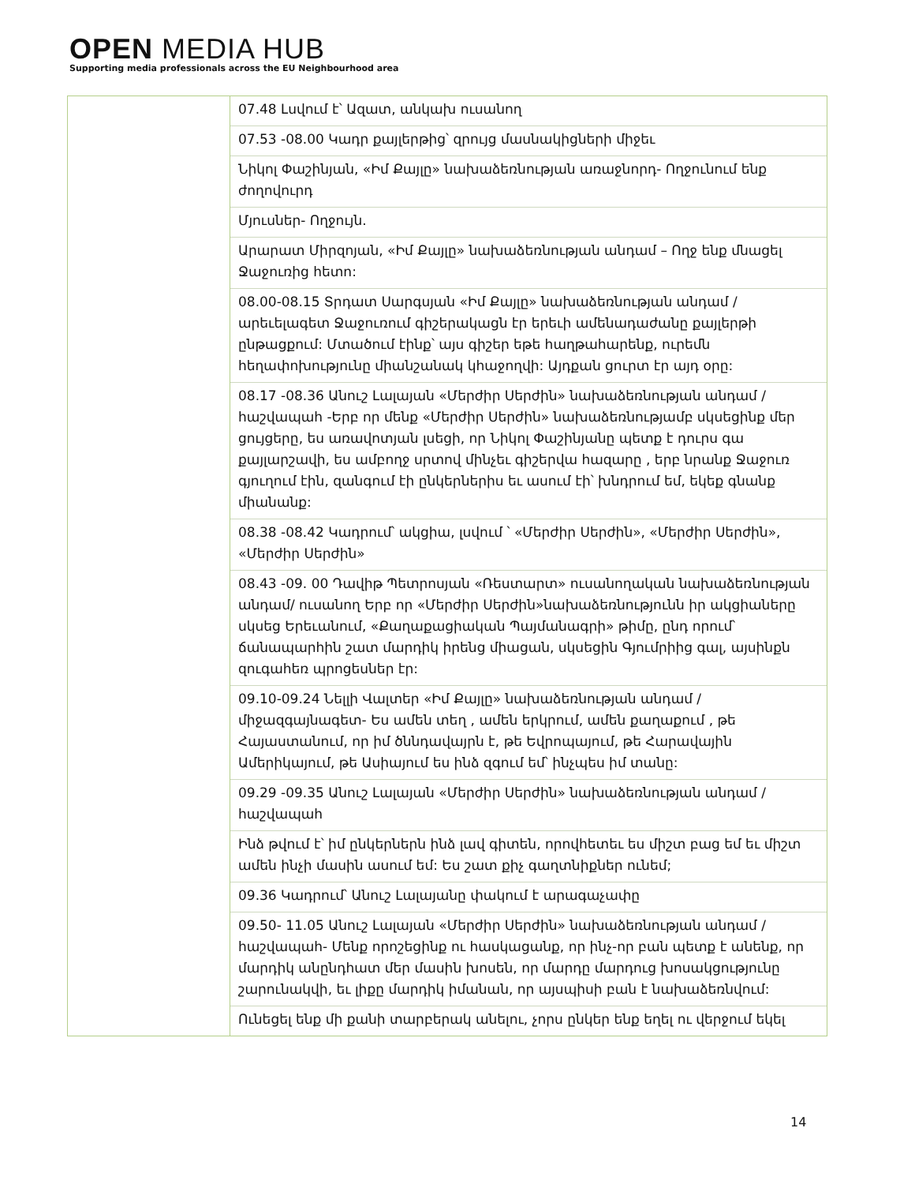OPEN MEDIA HUB
Supporting media professionals across the EU Neighbourhood area
| | 07.48 Լսվում է՝ Ազատ, անկախ ուսանող 07.53 -08.00 Կադր քայլերթից՝ զրույց մասնակիցների միջեւ Նիկոլ Փաշինյան, «Իմ Քայլը» նախաձեռնության առաջնորդ- Ողջունում ենք ժողովուրդ Մյուսներ- Ողջույն. Արարատ Միրզոյան, «Իմ Քայլը» նախաձեռնության անդամ – Ողջ ենք մնացել Ջաջուռից հետո: 08.00-08.15 Տրդատ Սարգսյան «Իմ Քայլը» նախաձեռնության անդամ / արեւելագետ Ջաջուռում գիշերակացն էր երեւի ամենադաժանը քայլերթի ընթացքում: Մտածում էինք՝ այս գիշեր եթե հաղթահարենք, ուրեմն հեղափոխությունը միանշանակ կհաջողվի: Այդքան ցուրտ էր այդ օրը: 08.17 -08.36 Անուշ Լալայան «Մերժիր Սերժին» նախաձեռնության անդամ / հաշվապահ -Երբ որ մենք «Մերժիր Սերժին» նախաձեռնությամբ սկսեցինք մեր ցույցերը, ես առավոտյան լսեցի, որ Նիկոլ Փաշինյանը պետք է դուրս գա քայլարշավի, ես ամբողջ սրտով մինչեւ գիշերվա հազարը , երբ նրանք Ջաջուռ գյուղում էին, զանգում էի ընկերներիս եւ ասում էի՝ խնդրում եմ, եկեք գնանք միանանք: 08.38 -08.42 Կադրում՝ ակցիա, լսվում ՝ «Մերժիր Սերժին», «Մերժիր Սերժին», «Մերժիր Սերժին» 08.43 -09. 00 Դավիթ Պետրոսյան «Ռեստարտ» ուսանողական նախաձեռնության անդամ/ ուսանող Երբ որ «Մերժիր Սերժին»նախաձեռնությունն իր ակցիաները սկսեց Երեւանում, «Քաղաքացիական Պայմանագրի» թիմը, ընդ որում՝ ճանապարհին շատ մարդիկ իրենց միացան, սկսեցին Գյումրիից գալ, այսինքն զուգահեռ պրոցեսներ էր: 09.10-09.24 Նելլի Վալտեր «Իմ Քայլը» նախաձեռնության անդամ / միջազգայնագետ- Ես ամեն տեղ , ամեն երկրում, ամեն քաղաքում , թե Հայաստանում, որ իմ ծննդավայրն է, թե Եվրոպայում, թե Հարավային Ամերիկայում, թե Ասիայում ես ինձ զգում եմ՝ ինչպես իմ տանը: 09.29 -09.35 Անուշ Լալայան «Մերժիր Սերժին» նախաձեռնության անդամ / հաշվապահ Ինձ թվում է՝ իմ ընկերներն ինձ լավ գիտեն, որովհետեւ ես միշտ բաց եմ եւ միշտ ամեն ինչի մասին ասում եմ: Ես շատ քիչ գաղտնիքներ ունեմ; 09.36 Կադրում՝ Անուշ Լալայանը փակում է արագաչափը 09.50- 11.05 Անուշ Լալայան «Մերժիր Սերժին» նախաձեռնության անդամ / հաշվապահ- Մենք որոշեցինք ու հասկացանք, որ ինչ-որ բան պետք է անենք, որ մարդիկ անընդհատ մեր մասին խոսեն, որ մարդը մարդուց խոսակցությունը շարունակվի, եւ լիքը մարդիկ իմանան, որ այսպիսի բան է նախաձեռնվում: Ունեցել ենք մի քանի տարբերակ անելու, չորս ընկեր ենք եղել ու վերջում եկել |
14